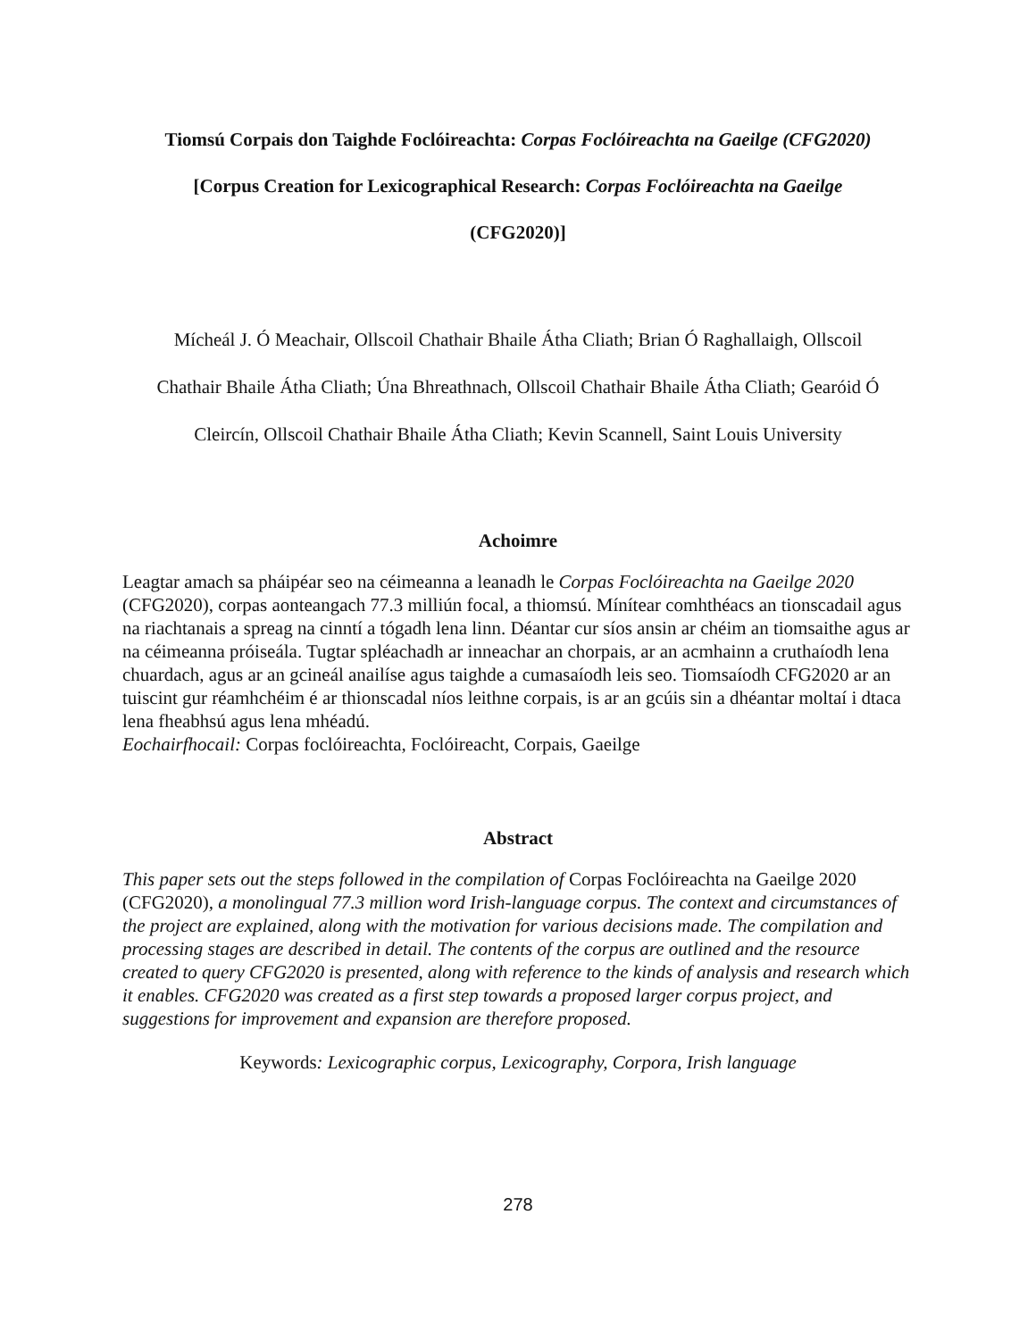Tiomsú Corpais don Taighde Foclóireachta: Corpas Foclóireachta na Gaeilge (CFG2020)
[Corpus Creation for Lexicographical Research: Corpas Foclóireachta na Gaeilge
(CFG2020)]
Mícheál J. Ó Meachair, Ollscoil Chathair Bhaile Átha Cliath; Brian Ó Raghallaigh, Ollscoil
Chathair Bhaile Átha Cliath; Úna Bhreathnach, Ollscoil Chathair Bhaile Átha Cliath; Gearóid Ó
Cleircín, Ollscoil Chathair Bhaile Átha Cliath; Kevin Scannell, Saint Louis University
Achoimre
Leagtar amach sa pháipéar seo na céimeanna a leanadh le Corpas Foclóireachta na Gaeilge 2020 (CFG2020), corpas aonteangach 77.3 milliún focal, a thiomsú. Mínítear comhthéacs an tionscadail agus na riachtanais a spreag na cinntí a tógadh lena linn. Déantar cur síos ansin ar chéim an tiomsaithe agus ar na céimeanna próiseála. Tugtar spléachadh ar inneachar an chorpais, ar an acmhainn a cruthaíodh lena chuardach, agus ar an gcineál anailíse agus taighde a cumasaíodh leis seo. Tiomsaíodh CFG2020 ar an tuiscint gur réamhchéim é ar thionscadal níos leithne corpais, is ar an gcúis sin a dhéantar moltaí i dtaca lena fheabhsú agus lena mhéadú.
Eochairfhocail: Corpas foclóireachta, Foclóireacht, Corpais, Gaeilge
Abstract
This paper sets out the steps followed in the compilation of Corpas Foclóireachta na Gaeilge 2020 (CFG2020), a monolingual 77.3 million word Irish-language corpus. The context and circumstances of the project are explained, along with the motivation for various decisions made. The compilation and processing stages are described in detail. The contents of the corpus are outlined and the resource created to query CFG2020 is presented, along with reference to the kinds of analysis and research which it enables. CFG2020 was created as a first step towards a proposed larger corpus project, and suggestions for improvement and expansion are therefore proposed.
Keywords: Lexicographic corpus, Lexicography, Corpora, Irish language
278